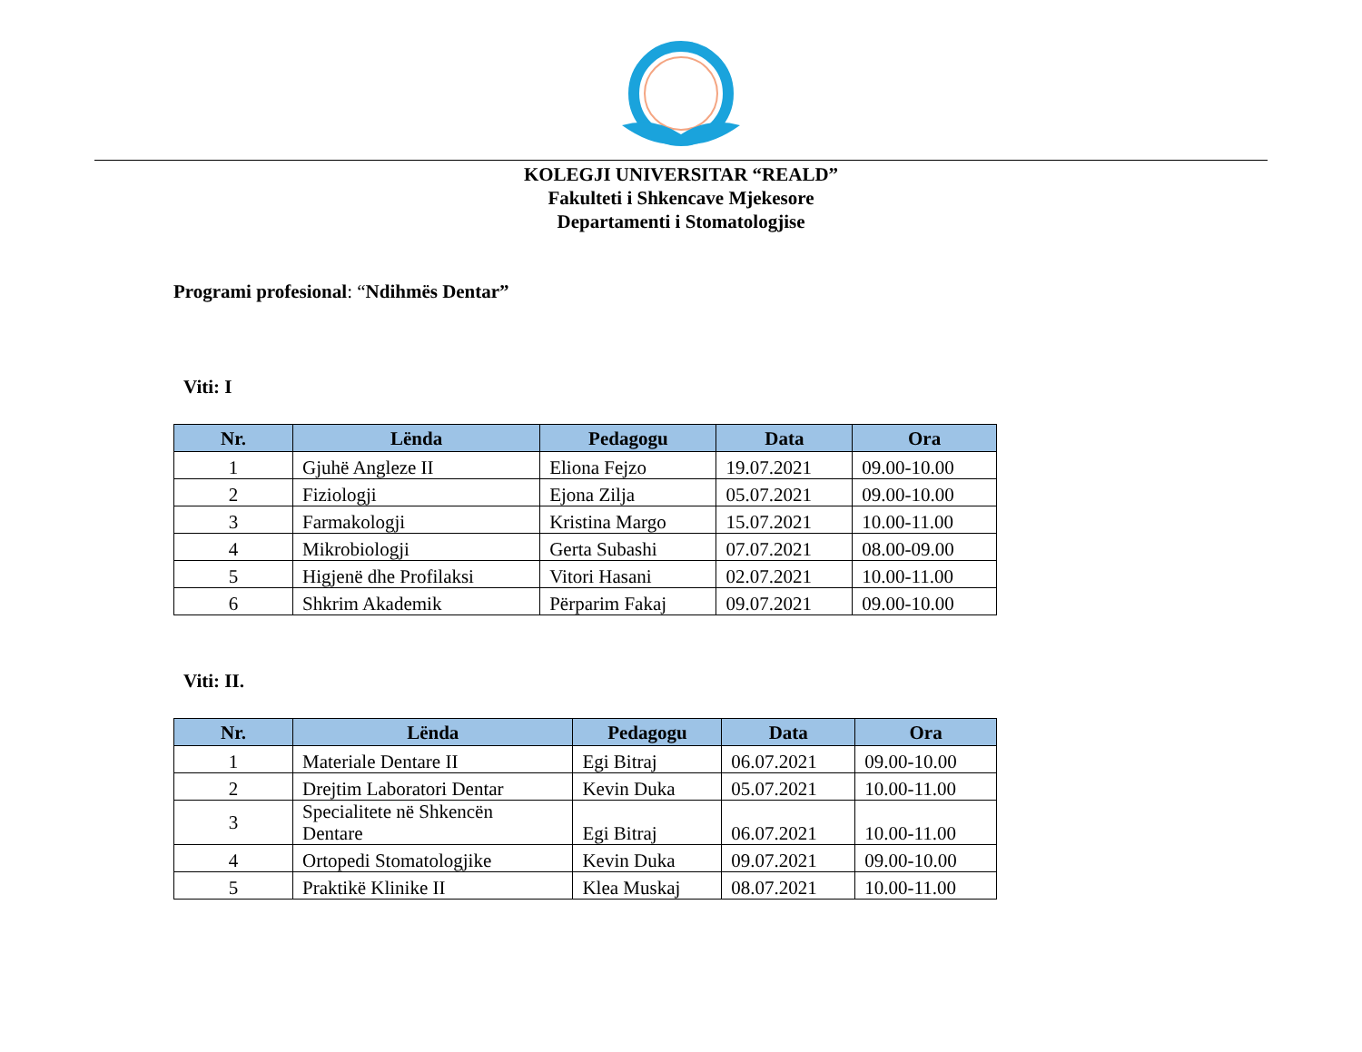KOLEGJI UNIVERSITAR “REALD”
Fakulteti i Shkencave Mjekesore
Departamenti i Stomatologjise
Programi profesional: “Ndihmës Dentar”
Viti: I
| Nr. | Lënda | Pedagogu | Data | Ora |
| --- | --- | --- | --- | --- |
| 1 | Gjuhë Angleze II | Eliona Fejzo | 19.07.2021 | 09.00-10.00 |
| 2 | Fiziologji | Ejona Zilja | 05.07.2021 | 09.00-10.00 |
| 3 | Farmakologji | Kristina Margo | 15.07.2021 | 10.00-11.00 |
| 4 | Mikrobiologji | Gerta Subashi | 07.07.2021 | 08.00-09.00 |
| 5 | Higjenë dhe Profilaksi | Vitori Hasani | 02.07.2021 | 10.00-11.00 |
| 6 | Shkrim Akademik | Përparim Fakaj | 09.07.2021 | 09.00-10.00 |
Viti: II.
| Nr. | Lënda | Pedagogu | Data | Ora |
| --- | --- | --- | --- | --- |
| 1 | Materiale Dentare II | Egi Bitraj | 06.07.2021 | 09.00-10.00 |
| 2 | Drejtim Laboratori Dentar | Kevin Duka | 05.07.2021 | 10.00-11.00 |
| 3 | Specialitete në Shkencën Dentare | Egi Bitraj | 06.07.2021 | 10.00-11.00 |
| 4 | Ortopedi Stomatologjike | Kevin Duka | 09.07.2021 | 09.00-10.00 |
| 5 | Praktikë Klinike II | Klea Muskaj | 08.07.2021 | 10.00-11.00 |